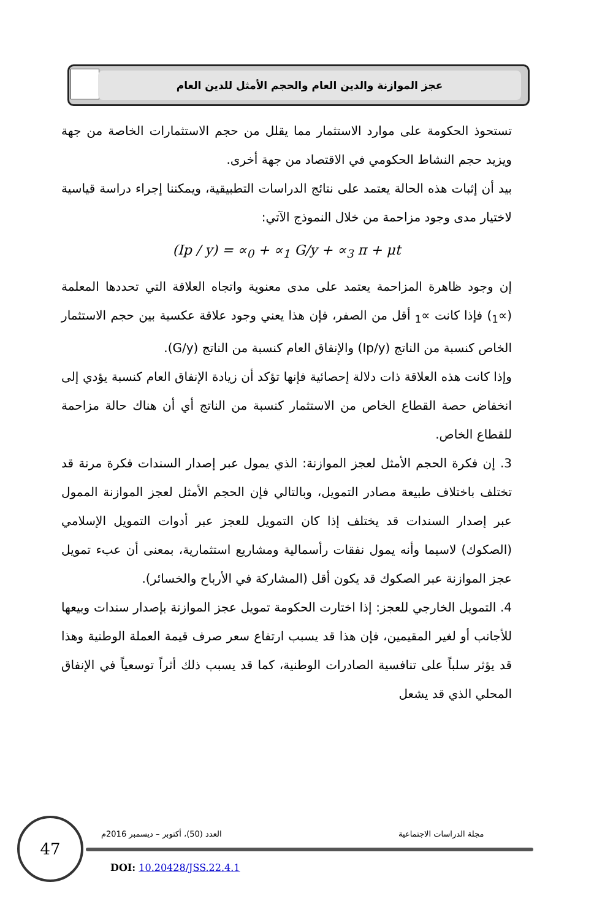عجز الموازنة والدين العام والحجم الأمثل للدين العام
تستحوذ الحكومة على موارد الاستثمار مما يقلل من حجم الاستثمارات الخاصة من جهة ويزيد حجم النشاط الحكومي في الاقتصاد من جهة أخرى.
بيد أن إثبات هذه الحالة يعتمد على نتائج الدراسات التطبيقية، ويمكننا إجراء دراسة قياسية لاختيار مدى وجود مزاحمة من خلال النموذج الآتي:
(Ip / y) = ∝<sub>0</sub> + ∝<sub>1</sub> G/y + ∝<sub>3</sub> π + μt
إن وجود ظاهرة المزاحمة يعتمد على مدى معنوية واتجاه العلاقة التي تحددها المعلمة (∝<sub>1</sub>) فإذا كانت ∝<sub>1</sub> أقل من الصفر، فإن هذا يعني وجود علاقة عكسية بين حجم الاستثمار الخاص كنسبة من الناتج (Ip/y) والإنفاق العام كنسبة من الناتج (G/y).
وإذا كانت هذه العلاقة ذات دلالة إحصائية فإنها تؤكد أن زيادة الإنفاق العام كنسبة يؤدي إلى انخفاض حصة القطاع الخاص من الاستثمار كنسبة من الناتج أي أن هناك حالة مزاحمة للقطاع الخاص.
3. إن فكرة الحجم الأمثل لعجز الموازنة: الذي يمول عبر إصدار السندات فكرة مرنة قد تختلف باختلاف طبيعة مصادر التمويل، وبالتالي فإن الحجم الأمثل لعجز الموازنة الممول عبر إصدار السندات قد يختلف إذا كان التمويل للعجز عبر أدوات التمويل الإسلامي (الصكوك) لاسيما وأنه يمول نفقات رأسمالية ومشاريع استثمارية، بمعنى أن عبء تمويل عجز الموازنة عبر الصكوك قد يكون أقل (المشاركة في الأرباح والخسائر).
4. التمويل الخارجي للعجز: إذا اختارت الحكومة تمويل عجز الموازنة بإصدار سندات وبيعها للأجانب أو لغير المقيمين، فإن هذا قد يسبب ارتفاع سعر صرف قيمة العملة الوطنية وهذا قد يؤثر سلباً على تنافسية الصادرات الوطنية، كما قد يسبب ذلك أثراً توسعياً في الإنفاق المحلي الذي قد يشعل
47 مجلة الدراسات الاجتماعية
العدد (50)، أكتوبر – ديسمبر 2016م
DOI: 10.20428/JSS.22.4.1